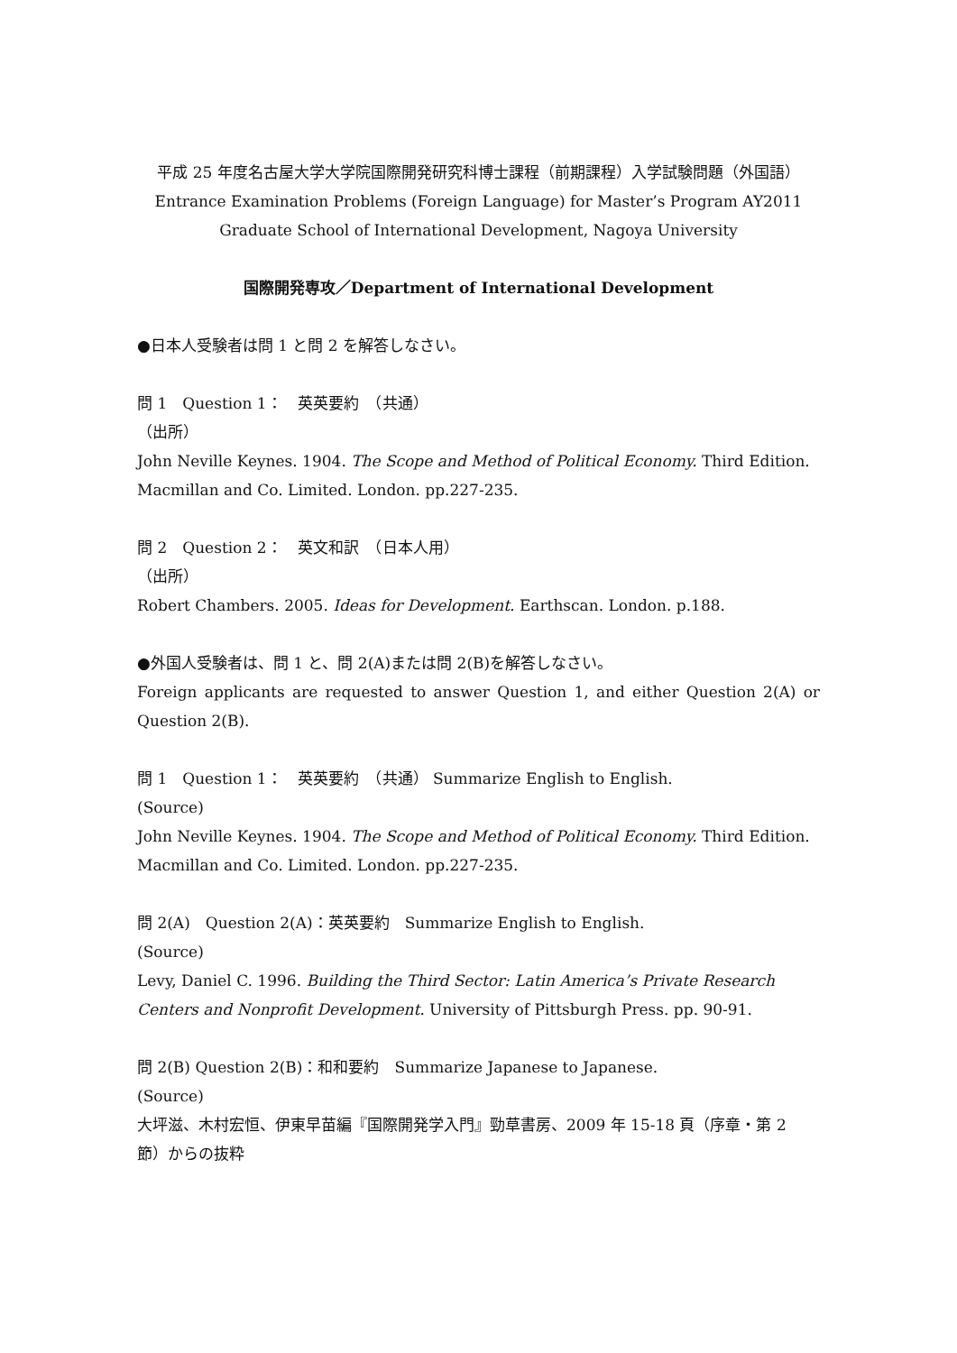平成 25 年度名古屋大学大学院国際開発研究科博士課程（前期課程）入学試験問題（外国語）
Entrance Examination Problems (Foreign Language) for Master’s Program AY2011
Graduate School of International Development, Nagoya University
国際開発専攻／Department of International Development
●日本人受験者は問 1 と問 2 を解答しなさい。
問 1　Question 1：　英英要約　（共通）
（出所）
John Neville Keynes. 1904. The Scope and Method of Political Economy. Third Edition. Macmillan and Co. Limited. London. pp.227-235.
問 2　Question 2：　英文和訳　（日本人用）
（出所）
Robert Chambers. 2005. Ideas for Development. Earthscan. London. p.188.
●外国人受験者は、問 1 と、問 2(A)または問 2(B)を解答しなさい。
Foreign applicants are requested to answer Question 1, and either Question 2(A) or Question 2(B).
問 1　Question 1：　英英要約　（共通） Summarize English to English.
(Source)
John Neville Keynes. 1904. The Scope and Method of Political Economy. Third Edition. Macmillan and Co. Limited. London. pp.227-235.
問 2(A)　Question 2(A)：英英要約　Summarize English to English.
(Source)
Levy, Daniel C. 1996. Building the Third Sector: Latin America’s Private Research Centers and Nonprofit Development. University of Pittsburgh Press. pp. 90-91.
問 2(B) Question 2(B)：和和要約　Summarize Japanese to Japanese.
(Source)
大坪滋、木村宏恒、伊東早苗編『国際開発学入門』勁草書房、2009 年 15-18 頁（序章・第 2 節）からの抜粋